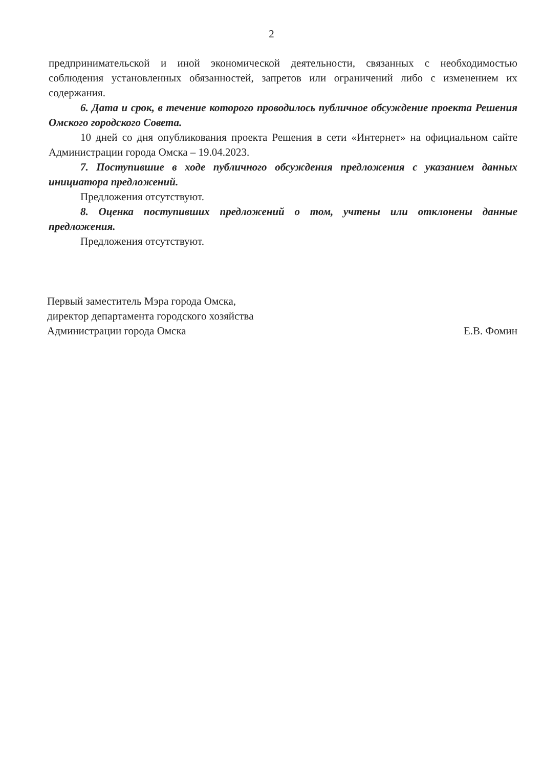2
предпринимательской и иной экономической деятельности, связанных с необходимостью соблюдения установленных обязанностей, запретов или ограничений либо с изменением их содержания.
6. Дата и срок, в течение которого проводилось публичное обсуждение проекта Решения Омского городского Совета.
10 дней со дня опубликования проекта Решения в сети «Интернет» на официальном сайте Администрации города Омска – 19.04.2023.
7. Поступившие в ходе публичного обсуждения предложения с указанием данных инициатора предложений.
Предложения отсутствуют.
8. Оценка поступивших предложений о том, учтены или отклонены данные предложения.
Предложения отсутствуют.
Первый заместитель Мэра города Омска,
директор департамента городского хозяйства
Администрации города Омска
Е.В. Фомин